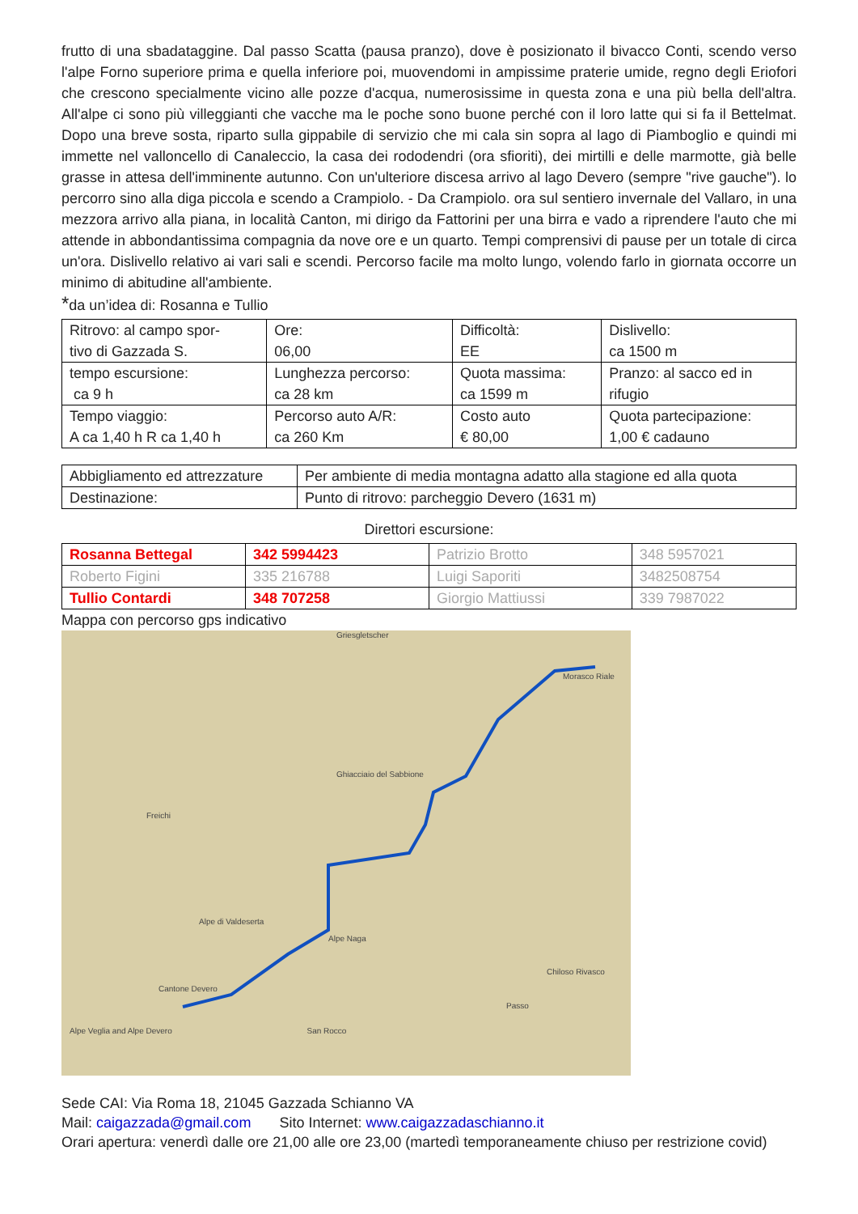frutto di una sbadataggine. Dal passo Scatta (pausa pranzo), dove è posizionato il bivacco Conti, scendo verso l'alpe Forno superiore prima e quella inferiore poi, muovendomi in ampissime praterie umide, regno degli Eriofori che crescono specialmente vicino alle pozze d'acqua, numerosissime in questa zona e una più bella dell'altra. All'alpe ci sono più villeggianti che vacche ma le poche sono buone perché con il loro latte qui si fa il Bettelmat. Dopo una breve sosta, riparto sulla gippabile di servizio che mi cala sin sopra al lago di Piamboglio e quindi mi immette nel valloncello di Canaleccio, la casa dei rododendri (ora sfioriti), dei mirtilli e delle marmotte, già belle grasse in attesa dell'imminente autunno. Con un'ulteriore discesa arrivo al lago Devero (sempre "rive gauche"). lo percorro sino alla diga piccola e scendo a Crampiolo. - Da Crampiolo. ora sul sentiero invernale del Vallaro, in una mezzora arrivo alla piana, in località Canton, mi dirigo da Fattorini per una birra e vado a riprendere l'auto che mi attende in abbondantissima compagnia da nove ore e un quarto. Tempi comprensivi di pause per un totale di circa un'ora. Dislivello relativo ai vari sali e scendi. Percorso facile ma molto lungo, volendo farlo in giornata occorre un minimo di abitudine all'ambiente.
*da un’idea di: Rosanna e Tullio
| Ritrovo: al campo spor- tivo di Gazzada S. | Ore: 06,00 | Difficoltà: EE | Dislivello: ca 1500 m |
| tempo escursione: ca 9 h | Lunghezza percorso: ca 28 km | Quota massima: ca 1599 m | Pranzo: al sacco ed in rifugio |
| Tempo viaggio: A ca 1,40 h R ca 1,40 h | Percorso auto A/R: ca 260 Km | Costo auto € 80,00 | Quota partecipazione: 1,00 € cadauno |
| Abbigliamento ed attrezzature | Per ambiente di media montagna adatto alla stagione ed alla quota |
| Destinazione: | Punto di ritrovo: parcheggio Devero (1631 m) |
Direttori escursione:
| Rosanna Bettegal | 342 5994423 | Patrizio Brotto | 348 5957021 |
| Roberto Figini | 335 216788 | Luigi Saporiti | 3482508754 |
| Tullio Contardi | 348 707258 | Giorgio Mattiussi | 339 7987022 |
Mappa con percorso gps indicativo
Griesgletscher
Morasco Riale
Ghiacciaio del Sabbione
Freichi
Alpe di Valdeserta
Alpe Naga
Chiloso Rivasco
Cantone Devero
Passo
Alpe Veglia and Alpe Devero San Rocco
Sede CAI: Via Roma 18, 21045 Gazzada Schianno VA
Mail: caigazzada@gmail.com Sito Internet: www.caigazzadaschianno.it
Orari apertura: venerdì dalle ore 21,00 alle ore 23,00 (martedì temporaneamente chiuso per restrizione covid)